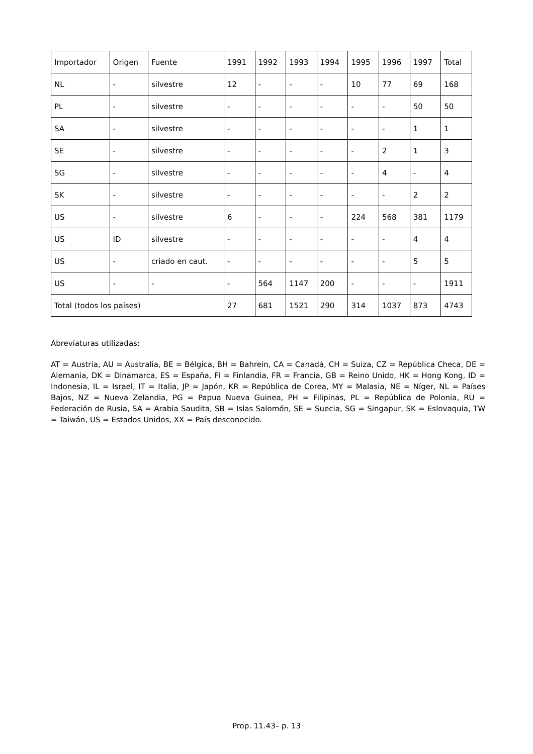| Importador | Origen | Fuente | 1991 | 1992 | 1993 | 1994 | 1995 | 1996 | 1997 | Total |
| --- | --- | --- | --- | --- | --- | --- | --- | --- | --- | --- |
| NL | - | silvestre | 12 | - | - | - | 10 | 77 | 69 | 168 |
| PL | - | silvestre | - | - | - | - | - | - | 50 | 50 |
| SA | - | silvestre | - | - | - | - | - | - | 1 | 1 |
| SE | - | silvestre | - | - | - | - | - | 2 | 1 | 3 |
| SG | - | silvestre | - | - | - | - | - | 4 | - | 4 |
| SK | - | silvestre | - | - | - | - | - | - | 2 | 2 |
| US | - | silvestre | 6 | - | - | - | 224 | 568 | 381 | 1179 |
| US | ID | silvestre | - | - | - | - | - | - | 4 | 4 |
| US | - | criado en caut. | - | - | - | - | - | - | 5 | 5 |
| US | - | - | - | 564 | 1147 | 200 | - | - | - | 1911 |
| Total (todos los países) | | | 27 | 681 | 1521 | 290 | 314 | 1037 | 873 | 4743 |
Abreviaturas utilizadas:
AT = Austria, AU = Australia, BE = Bélgica, BH = Bahrein, CA = Canadá, CH = Suiza, CZ = República Checa, DE = Alemania, DK = Dinamarca, ES = España, FI = Finlandia, FR = Francia, GB = Reino Unido, HK = Hong Kong, ID = Indonesia, IL = Israel, IT = Italia, JP = Japón, KR = República de Corea, MY = Malasia, NE = Níger, NL = Países Bajos, NZ = Nueva Zelandia, PG = Papua Nueva Guinea, PH = Filipinas, PL = República de Polonia, RU = Federación de Rusia, SA = Arabia Saudita, SB = Islas Salomón, SE = Suecia, SG = Singapur, SK = Eslovaquia, TW = Taiwán, US = Estados Unidos, XX = País desconocido.
Prop. 11.43– p. 13